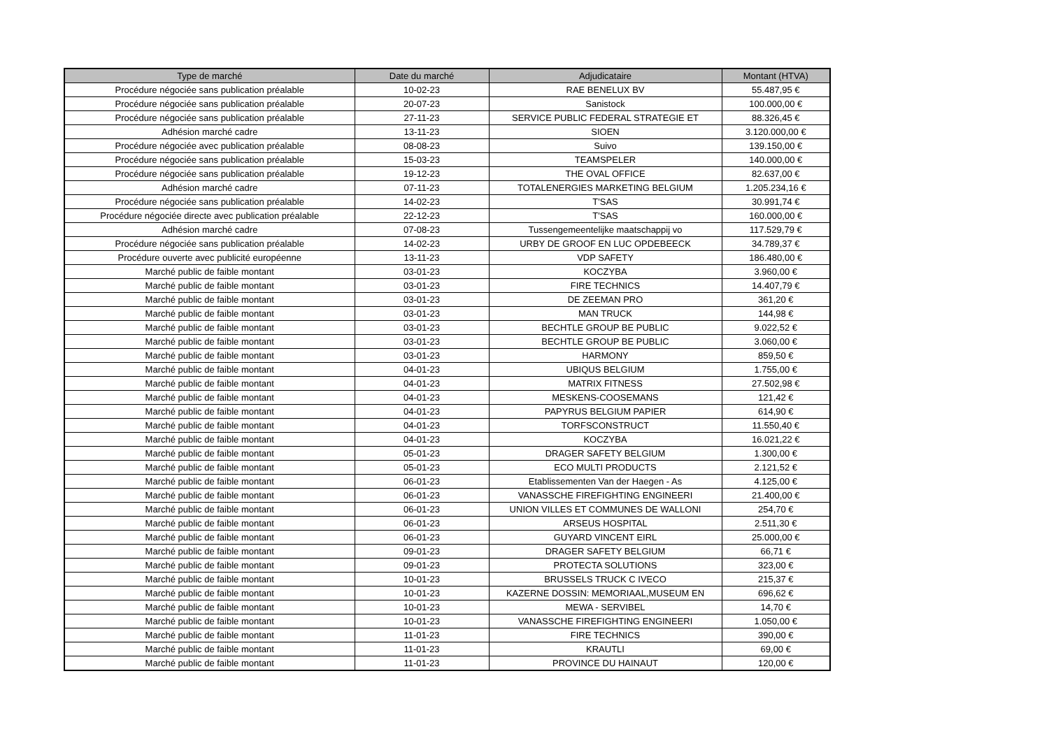| Type de marché | Date du marché | Adjudicataire | Montant (HTVA) |
| --- | --- | --- | --- |
| Procédure négociée sans publication préalable | 10-02-23 | RAE BENELUX BV | 55.487,95 € |
| Procédure négociée sans publication préalable | 20-07-23 | Sanistock | 100.000,00 € |
| Procédure négociée sans publication préalable | 27-11-23 | SERVICE PUBLIC FEDERAL STRATEGIE ET | 88.326,45 € |
| Adhésion marché cadre | 13-11-23 | SIOEN | 3.120.000,00 € |
| Procédure négociée avec publication préalable | 08-08-23 | Suivo | 139.150,00 € |
| Procédure négociée sans publication préalable | 15-03-23 | TEAMSPELER | 140.000,00 € |
| Procédure négociée sans publication préalable | 19-12-23 | THE OVAL OFFICE | 82.637,00 € |
| Adhésion marché cadre | 07-11-23 | TOTALENERGIES MARKETING BELGIUM | 1.205.234,16 € |
| Procédure négociée sans publication préalable | 14-02-23 | T'SAS | 30.991,74 € |
| Procédure négociée directe avec publication préalable | 22-12-23 | T'SAS | 160.000,00 € |
| Adhésion marché cadre | 07-08-23 | Tussengemeentelijke maatschappij vo | 117.529,79 € |
| Procédure négociée sans publication préalable | 14-02-23 | URBY DE GROOF EN LUC OPDEBEECK | 34.789,37 € |
| Procédure ouverte avec publicité européenne | 13-11-23 | VDP SAFETY | 186.480,00 € |
| Marché public de faible montant | 03-01-23 | KOCZYBA | 3.960,00 € |
| Marché public de faible montant | 03-01-23 | FIRE TECHNICS | 14.407,79 € |
| Marché public de faible montant | 03-01-23 | DE ZEEMAN PRO | 361,20 € |
| Marché public de faible montant | 03-01-23 | MAN TRUCK | 144,98 € |
| Marché public de faible montant | 03-01-23 | BECHTLE GROUP BE PUBLIC | 9.022,52 € |
| Marché public de faible montant | 03-01-23 | BECHTLE GROUP BE PUBLIC | 3.060,00 € |
| Marché public de faible montant | 03-01-23 | HARMONY | 859,50 € |
| Marché public de faible montant | 04-01-23 | UBIQUS BELGIUM | 1.755,00 € |
| Marché public de faible montant | 04-01-23 | MATRIX FITNESS | 27.502,98 € |
| Marché public de faible montant | 04-01-23 | MESKENS-COOSEMANS | 121,42 € |
| Marché public de faible montant | 04-01-23 | PAPYRUS BELGIUM PAPIER | 614,90 € |
| Marché public de faible montant | 04-01-23 | TORFSCONSTRUCT | 11.550,40 € |
| Marché public de faible montant | 04-01-23 | KOCZYBA | 16.021,22 € |
| Marché public de faible montant | 05-01-23 | DRAGER SAFETY BELGIUM | 1.300,00 € |
| Marché public de faible montant | 05-01-23 | ECO MULTI PRODUCTS | 2.121,52 € |
| Marché public de faible montant | 06-01-23 | Etablissementen Van der Haegen - As | 4.125,00 € |
| Marché public de faible montant | 06-01-23 | VANASSCHE FIREFIGHTING ENGINEERI | 21.400,00 € |
| Marché public de faible montant | 06-01-23 | UNION VILLES ET COMMUNES DE WALLONI | 254,70 € |
| Marché public de faible montant | 06-01-23 | ARSEUS HOSPITAL | 2.511,30 € |
| Marché public de faible montant | 06-01-23 | GUYARD VINCENT EIRL | 25.000,00 € |
| Marché public de faible montant | 09-01-23 | DRAGER SAFETY BELGIUM | 66,71 € |
| Marché public de faible montant | 09-01-23 | PROTECTA SOLUTIONS | 323,00 € |
| Marché public de faible montant | 10-01-23 | BRUSSELS TRUCK C IVECO | 215,37 € |
| Marché public de faible montant | 10-01-23 | KAZERNE DOSSIN: MEMORIAAL,MUSEUM EN | 696,62 € |
| Marché public de faible montant | 10-01-23 | MEWA - SERVIBEL | 14,70 € |
| Marché public de faible montant | 10-01-23 | VANASSCHE FIREFIGHTING ENGINEERI | 1.050,00 € |
| Marché public de faible montant | 11-01-23 | FIRE TECHNICS | 390,00 € |
| Marché public de faible montant | 11-01-23 | KRAUTLI | 69,00 € |
| Marché public de faible montant | 11-01-23 | PROVINCE DU HAINAUT | 120,00 € |